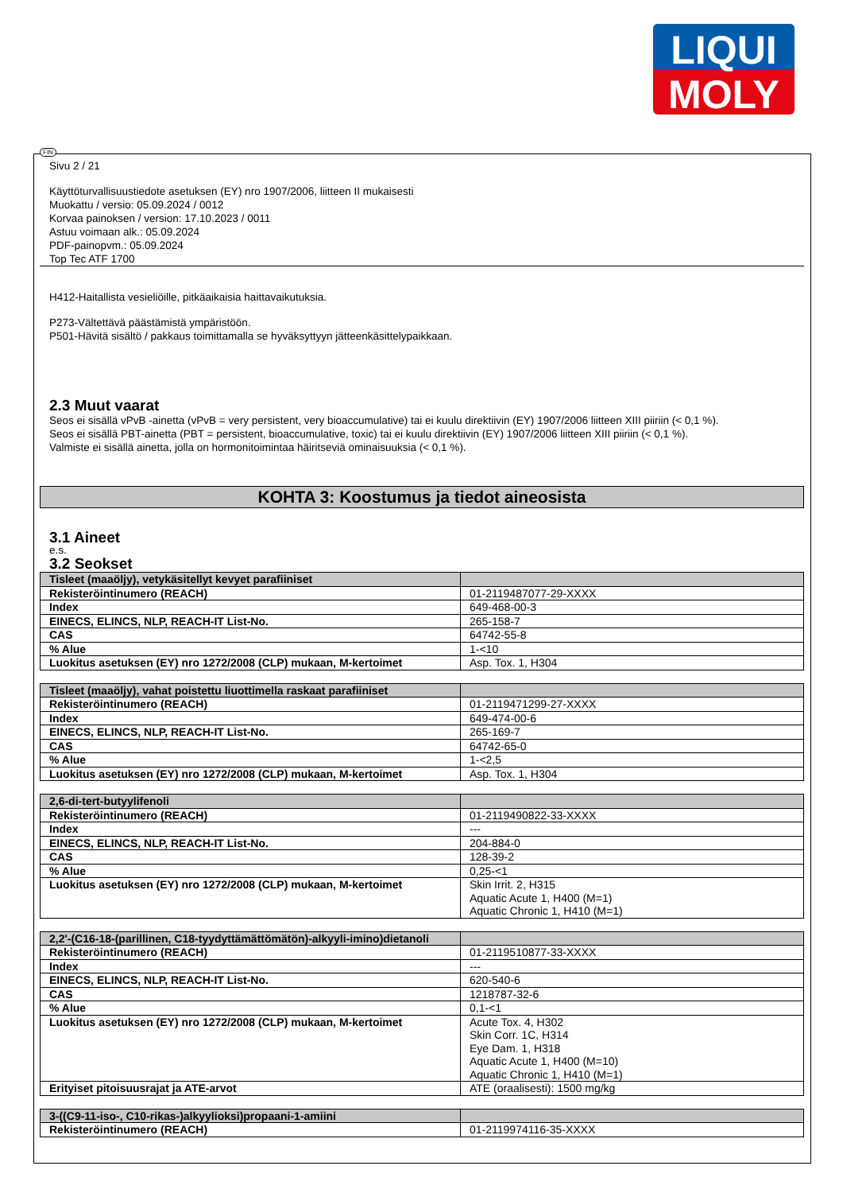LIQUI
MOLY
FIN
Sivu 2 / 21
Käyttöturvallisuustiedote asetuksen (EY) nro 1907/2006, liitteen II mukaisesti
Muokattu / versio: 05.09.2024 / 0012
Korvaa painoksen / version: 17.10.2023 / 0011
Astuu voimaan alk.: 05.09.2024
PDF-painopvm.: 05.09.2024
Top Tec ATF 1700
H412-Haitallista vesieliöille, pitkäaikaisia haittavaikutuksia.
P273-Vältettävä päästämistä ympäristöön.
P501-Hävitä sisältö / pakkaus toimittamalla se hyväksyttyyn jätteenkäsittelypaikkaan.
2.3 Muut vaarat
Seos ei sisällä vPvB -ainetta (vPvB = very persistent, very bioaccumulative) tai ei kuulu direktiivin (EY) 1907/2006 liitteen XIII piiriin (< 0,1 %).
Seos ei sisällä PBT-ainetta (PBT = persistent, bioaccumulative, toxic) tai ei kuulu direktiivin (EY) 1907/2006 liitteen XIII piiriin (< 0,1 %).
Valmiste ei sisällä ainetta, jolla on hormonitoimintaa häiritseviä ominaisuuksia (< 0,1 %).
KOHTA 3: Koostumus ja tiedot aineosista
3.1 Aineet
e.s.
3.2 Seokset
| Tisleet (maaöljy), vetykäsitellyt kevyet parafiiniset | |
| Rekisteröintinumero (REACH) | 01-2119487077-29-XXXX |
| Index | 649-468-00-3 |
| EINECS, ELINCS, NLP, REACH-IT List-No. | 265-158-7 |
| CAS | 64742-55-8 |
| % Alue | 1-<10 |
| Luokitus asetuksen (EY) nro 1272/2008 (CLP) mukaan, M-kertoimet | Asp. Tox. 1, H304 |
| Tisleet (maaöljy), vahat poistettu liuottimella raskaat parafiiniset | |
| Rekisteröintinumero (REACH) | 01-2119471299-27-XXXX |
| Index | 649-474-00-6 |
| EINECS, ELINCS, NLP, REACH-IT List-No. | 265-169-7 |
| CAS | 64742-65-0 |
| % Alue | 1-<2,5 |
| Luokitus asetuksen (EY) nro 1272/2008 (CLP) mukaan, M-kertoimet | Asp. Tox. 1, H304 |
| 2,6-di-tert-butyylifenoli | |
| Rekisteröintinumero (REACH) | 01-2119490822-33-XXXX |
| Index | --- |
| EINECS, ELINCS, NLP, REACH-IT List-No. | 204-884-0 |
| CAS | 128-39-2 |
| % Alue | 0,25-<1 |
| Luokitus asetuksen (EY) nro 1272/2008 (CLP) mukaan, M-kertoimet | Skin Irrit. 2, H315 Aquatic Acute 1, H400 (M=1) Aquatic Chronic 1, H410 (M=1) |
| 2,2'-(C16-18-(parillinen, C18-tyydyttämättömätön)-alkyyli-imino)dietanoli | |
| Rekisteröintinumero (REACH) | 01-2119510877-33-XXXX |
| Index | --- |
| EINECS, ELINCS, NLP, REACH-IT List-No. | 620-540-6 |
| CAS | 1218787-32-6 |
| % Alue | 0,1-<1 |
| Luokitus asetuksen (EY) nro 1272/2008 (CLP) mukaan, M-kertoimet | Acute Tox. 4, H302 Skin Corr. 1C, H314 Eye Dam. 1, H318 Aquatic Acute 1, H400 (M=10) Aquatic Chronic 1, H410 (M=1) |
| Erityiset pitoisuusrajat ja ATE-arvot | ATE (oraalisesti): 1500 mg/kg |
| 3-((C9-11-iso-, C10-rikas-)alkyylioksi)propaani-1-amiini | |
| Rekisteröintinumero (REACH) | 01-2119974116-35-XXXX |